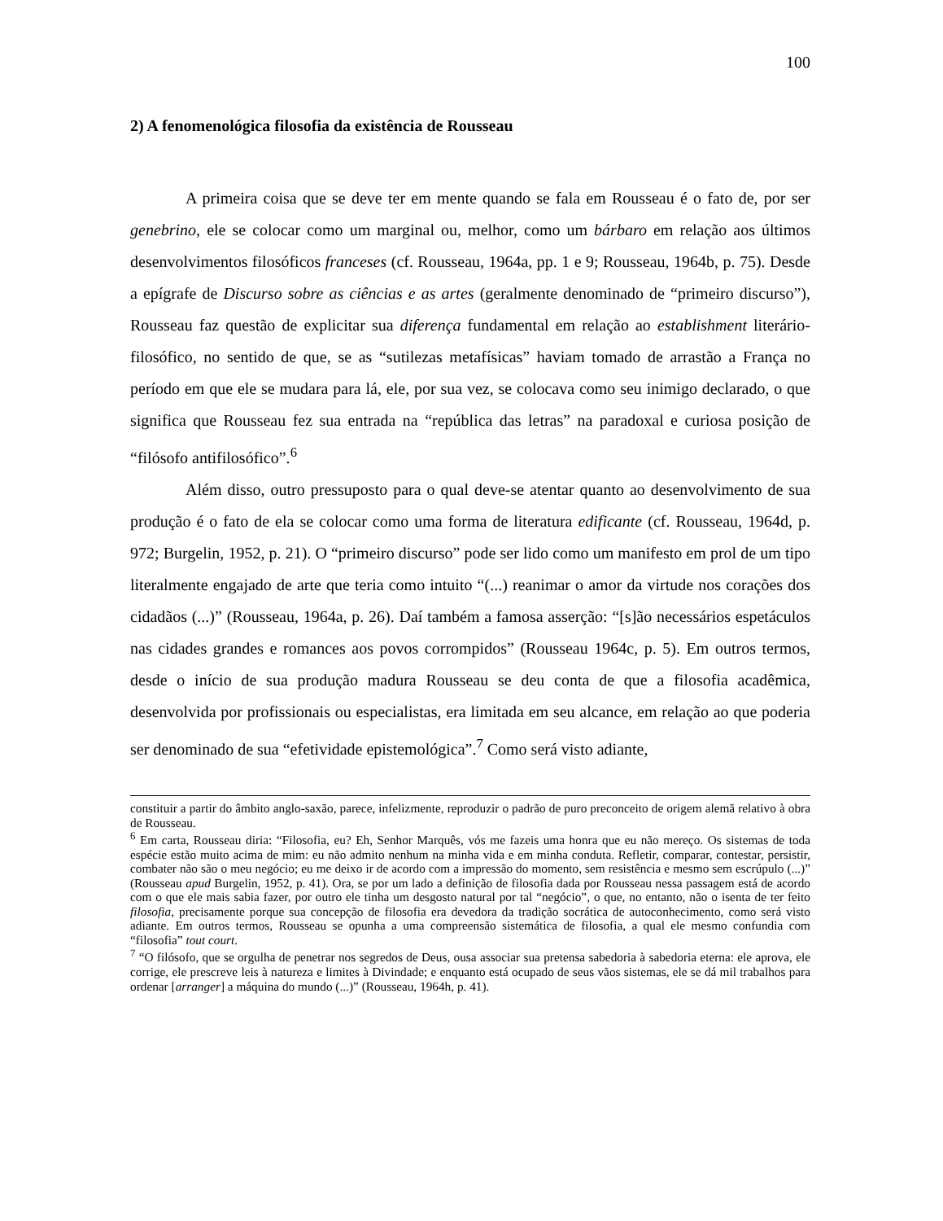100
2) A fenomenológica filosofia da existência de Rousseau
A primeira coisa que se deve ter em mente quando se fala em Rousseau é o fato de, por ser genebrino, ele se colocar como um marginal ou, melhor, como um bárbaro em relação aos últimos desenvolvimentos filosóficos franceses (cf. Rousseau, 1964a, pp. 1 e 9; Rousseau, 1964b, p. 75). Desde a epígrafe de Discurso sobre as ciências e as artes (geralmente denominado de “primeiro discurso”), Rousseau faz questão de explicitar sua diferença fundamental em relação ao establishment literário-filosófico, no sentido de que, se as “sutilezas metafísicas” haviam tomado de arrastão a França no período em que ele se mudara para lá, ele, por sua vez, se colocava como seu inimigo declarado, o que significa que Rousseau fez sua entrada na “república das letras” na paradoxal e curiosa posição de “filósofo antifilosófico”.<sup>6</sup>
Além disso, outro pressuposto para o qual deve-se atentar quanto ao desenvolvimento de sua produção é o fato de ela se colocar como uma forma de literatura edificante (cf. Rousseau, 1964d, p. 972; Burgelin, 1952, p. 21). O “primeiro discurso” pode ser lido como um manifesto em prol de um tipo literalmente engajado de arte que teria como intuito “(...) reanimar o amor da virtude nos corações dos cidadãos (...)” (Rousseau, 1964a, p. 26). Daí também a famosa asserção: “[s]ão necessários espetáculos nas cidades grandes e romances aos povos corrompidos” (Rousseau 1964c, p. 5). Em outros termos, desde o início de sua produção madura Rousseau se deu conta de que a filosofia acadêmica, desenvolvida por profissionais ou especialistas, era limitada em seu alcance, em relação ao que poderia ser denominado de sua “efetividade epistemológica”.<sup>7</sup> Como será visto adiante,
constituir a partir do âmbito anglo-saxão, parece, infelizmente, reproduzir o padrão de puro preconceito de origem alemã relativo à obra de Rousseau.
<sup>6</sup> Em carta, Rousseau diria: “Filosofia, eu? Eh, Senhor Marquês, vós me fazeis uma honra que eu não mereço. Os sistemas de toda espécie estão muito acima de mim: eu não admito nenhum na minha vida e em minha conduta. Refletir, comparar, contestar, persistir, combater não são o meu negócio; eu me deixo ir de acordo com a impressão do momento, sem resistência e mesmo sem escrúpulo (...)” (Rousseau apud Burgelin, 1952, p. 41). Ora, se por um lado a definição de filosofia dada por Rousseau nessa passagem está de acordo com o que ele mais sabia fazer, por outro ele tinha um desgosto natural por tal “negócio”, o que, no entanto, não o isenta de ter feito filosofia, precisamente porque sua concepção de filosofia era devedora da tradição socrática de autoconhecimento, como será visto adiante. Em outros termos, Rousseau se opunha a uma compreensão sistemática de filosofia, a qual ele mesmo confundia com “filosofia” tout court.
<sup>7</sup> “O filósofo, que se orgulha de penetrar nos segredos de Deus, ousa associar sua pretensa sabedoria à sabedoria eterna: ele aprova, ele corrige, ele prescreve leis à natureza e limites à Divindade; e enquanto está ocupado de seus vãos sistemas, ele se dá mil trabalhos para ordenar [arranger] a máquina do mundo (...)” (Rousseau, 1964h, p. 41).